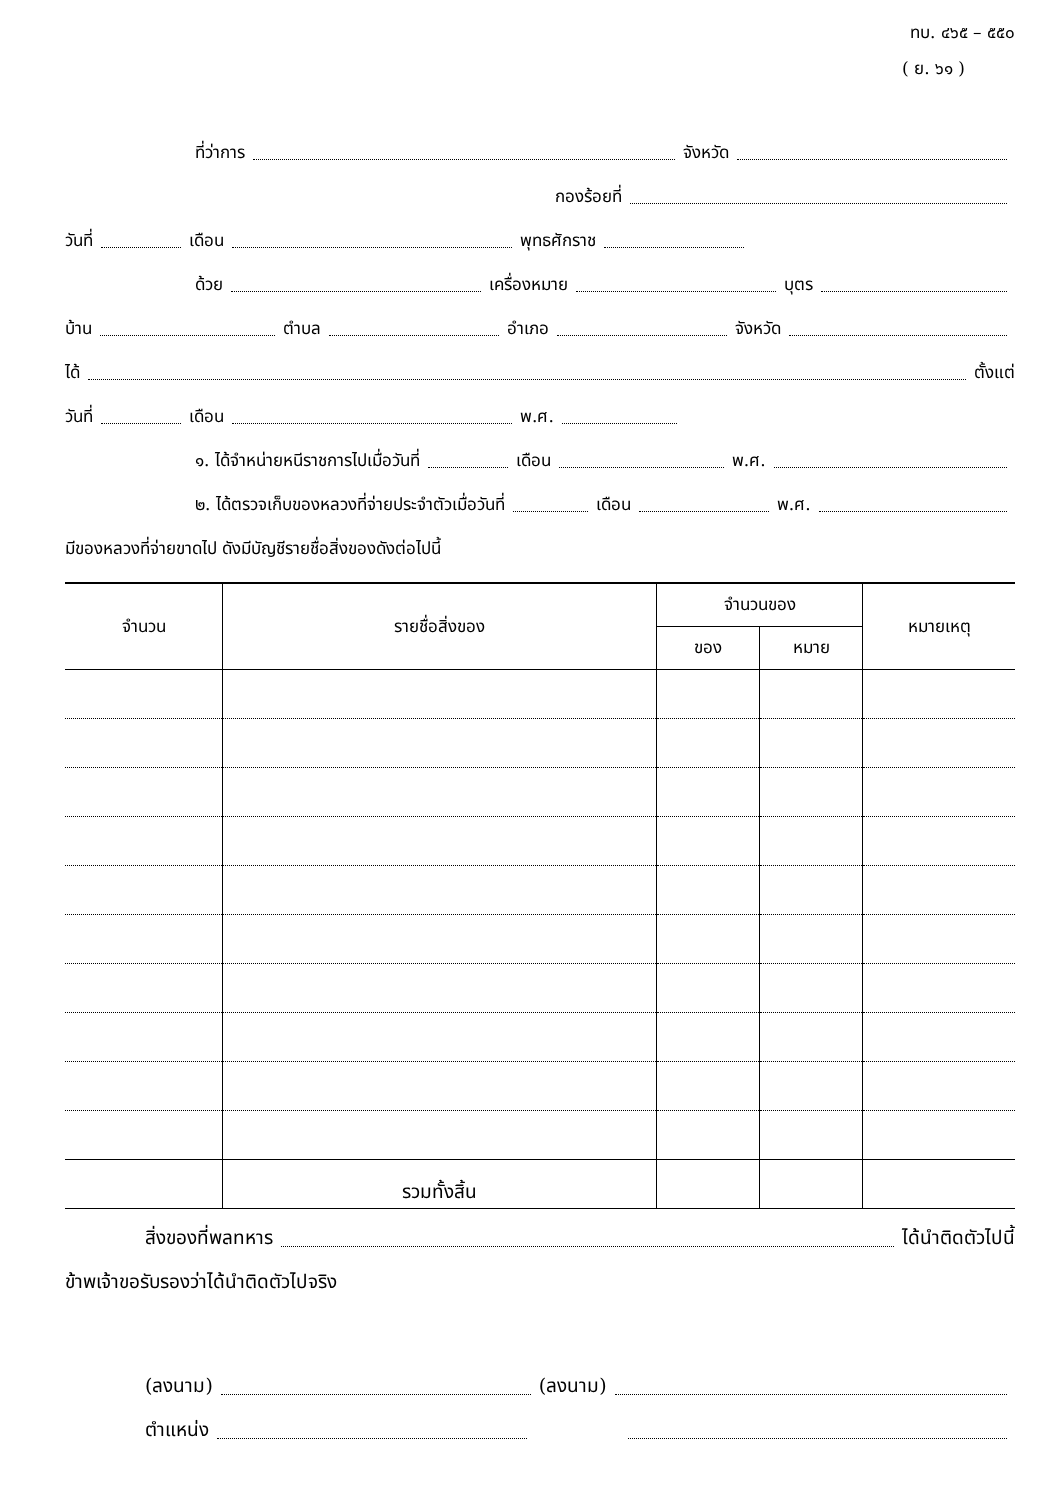ทบ. ๔๖๕ – ๕๕๐
( ย. ๖๑ )
ที่ว่าการ จังหวัด
กองร้อยที่
วันที่ เดือน พุทธศักราช
ด้วย เครื่องหมาย บุตร
บ้าน ตำบล อำเภอ จังหวัด
ได้ ตั้งแต่
วันที่ เดือน พ.ศ.
๑. ได้จำหน่ายหนีราชการไปเมื่อวันที่ เดือน พ.ศ.
๒. ได้ตรวจเก็บของหลวงที่จ่ายประจำตัวเมื่อวันที่ เดือน พ.ศ.
มีของหลวงที่จ่ายขาดไป ดังมีบัญชีรายชื่อสิ่งของดังต่อไปนี้
| จำนวน | รายชื่อสิ่งของ | จำนวนของ | | หมายเหตุ |
| --- | --- | --- | --- | --- |
| | | ของ | หมาย | |
| | รวมทั้งสิ้น | | | |
สิ่งของที่พลทหาร ได้นำติดตัวไปนี้
ข้าพเจ้าขอรับรองว่าได้นำติดตัวไปจริง
(ลงนาม) (ลงนาม)
ตำแหน่ง